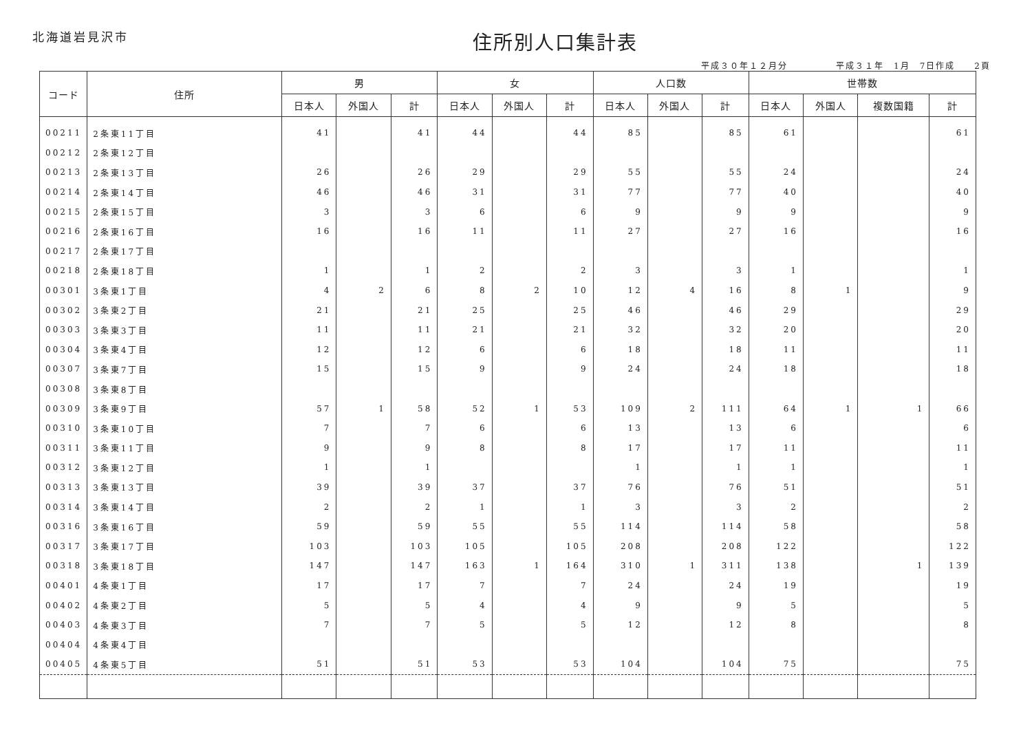北海道岩見沢市
住所別人口集計表
平成３０年１２月分 平成３１年　1月　7日作成　　2頁
| コード | 住所 | 男 | | | 女 | | | 人口数 | | | 世帯数 | | | |
| --- | --- | --- | --- | --- | --- | --- | --- | --- | --- | --- | --- | --- | --- | --- |
| | | 日本人 | 外国人 | 計 | 日本人 | 外国人 | 計 | 日本人 | 外国人 | 計 | 日本人 | 外国人 | 複数国籍 | 計 |
| 00211 | 2条東11丁目 | 41 | | 41 | 44 | | 44 | 85 | | 85 | 61 | | | 61 |
| 00212 | 2条東12丁目 | | | | | | | | | | | | | |
| 00213 | 2条東13丁目 | 26 | | 26 | 29 | | 29 | 55 | | 55 | 24 | | | 24 |
| 00214 | 2条東14丁目 | 46 | | 46 | 31 | | 31 | 77 | | 77 | 40 | | | 40 |
| 00215 | 2条東15丁目 | 3 | | 3 | 6 | | 6 | 9 | | 9 | 9 | | | 9 |
| 00216 | 2条東16丁目 | 16 | | 16 | 11 | | 11 | 27 | | 27 | 16 | | | 16 |
| 00217 | 2条東17丁目 | | | | | | | | | | | | | |
| 00218 | 2条東18丁目 | 1 | | 1 | 2 | | 2 | 3 | | 3 | 1 | | | 1 |
| 00301 | 3条東1丁目 | 4 | 2 | 6 | 8 | 2 | 10 | 12 | 4 | 16 | 8 | 1 | | 9 |
| 00302 | 3条東2丁目 | 21 | | 21 | 25 | | 25 | 46 | | 46 | 29 | | | 29 |
| 00303 | 3条東3丁目 | 11 | | 11 | 21 | | 21 | 32 | | 32 | 20 | | | 20 |
| 00304 | 3条東4丁目 | 12 | | 12 | 6 | | 6 | 18 | | 18 | 11 | | | 11 |
| 00307 | 3条東7丁目 | 15 | | 15 | 9 | | 9 | 24 | | 24 | 18 | | | 18 |
| 00308 | 3条東8丁目 | | | | | | | | | | | | | |
| 00309 | 3条東9丁目 | 57 | 1 | 58 | 52 | 1 | 53 | 109 | 2 | 111 | 64 | 1 | 1 | 66 |
| 00310 | 3条東10丁目 | 7 | | 7 | 6 | | 6 | 13 | | 13 | 6 | | | 6 |
| 00311 | 3条東11丁目 | 9 | | 9 | 8 | | 8 | 17 | | 17 | 11 | | | 11 |
| 00312 | 3条東12丁目 | 1 | | 1 | | | | 1 | | 1 | 1 | | | 1 |
| 00313 | 3条東13丁目 | 39 | | 39 | 37 | | 37 | 76 | | 76 | 51 | | | 51 |
| 00314 | 3条東14丁目 | 2 | | 2 | 1 | | 1 | 3 | | 3 | 2 | | | 2 |
| 00316 | 3条東16丁目 | 59 | | 59 | 55 | | 55 | 114 | | 114 | 58 | | | 58 |
| 00317 | 3条東17丁目 | 103 | | 103 | 105 | | 105 | 208 | | 208 | 122 | | | 122 |
| 00318 | 3条東18丁目 | 147 | | 147 | 163 | 1 | 164 | 310 | 1 | 311 | 138 | | 1 | 139 |
| 00401 | 4条東1丁目 | 17 | | 17 | 7 | | 7 | 24 | | 24 | 19 | | | 19 |
| 00402 | 4条東2丁目 | 5 | | 5 | 4 | | 4 | 9 | | 9 | 5 | | | 5 |
| 00403 | 4条東3丁目 | 7 | | 7 | 5 | | 5 | 12 | | 12 | 8 | | | 8 |
| 00404 | 4条東4丁目 | | | | | | | | | | | | | |
| 00405 | 4条東5丁目 | 51 | | 51 | 53 | | 53 | 104 | | 104 | 75 | | | 75 |